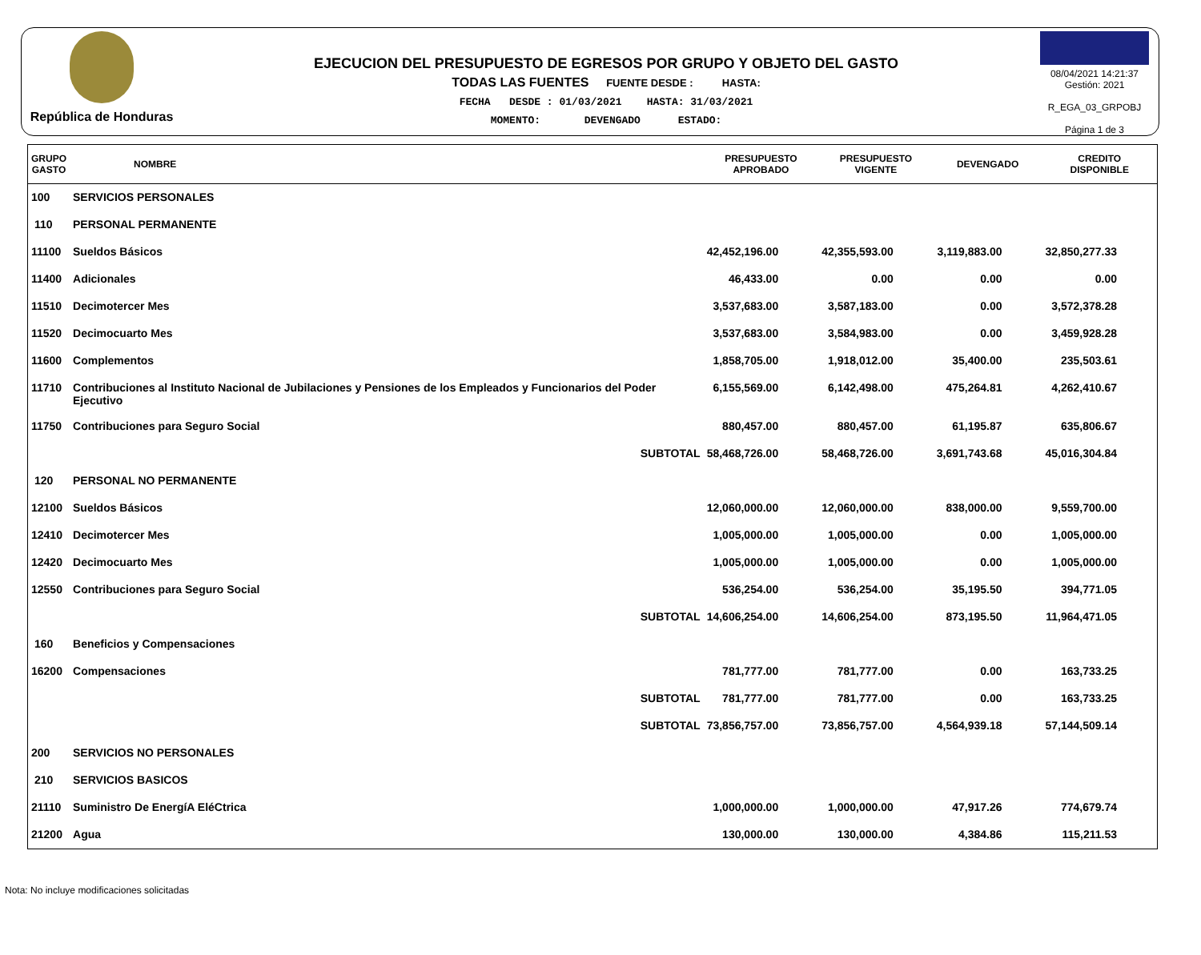República de Honduras
EJECUCION DEL PRESUPUESTO DE EGRESOS POR GRUPO Y OBJETO DEL GASTO
TODAS LAS FUENTES FUENTE DESDE : HASTA:
FECHA DESDE : 01/03/2021 HASTA: 31/03/2021
MOMENTO: DEVENGADO ESTADO:
08/04/2021 14:21:37
Gestión: 2021
R_EGA_03_GRPOBJ
Página 1 de 3
| GRUPO GASTO | NOMBRE | PRESUPUESTO APROBADO | PRESUPUESTO VIGENTE | DEVENGADO | CREDITO DISPONIBLE |
| --- | --- | --- | --- | --- | --- |
| 100 | SERVICIOS PERSONALES | | | | |
| 110 | PERSONAL PERMANENTE | | | | |
| 11100 | Sueldos Básicos | 42,452,196.00 | 42,355,593.00 | 3,119,883.00 | 32,850,277.33 |
| 11400 | Adicionales | 46,433.00 | 0.00 | 0.00 | 0.00 |
| 11510 | Decimotercer Mes | 3,537,683.00 | 3,587,183.00 | 0.00 | 3,572,378.28 |
| 11520 | Decimocuarto Mes | 3,537,683.00 | 3,584,983.00 | 0.00 | 3,459,928.28 |
| 11600 | Complementos | 1,858,705.00 | 1,918,012.00 | 35,400.00 | 235,503.61 |
| 11710 | Contribuciones al Instituto Nacional de Jubilaciones y Pensiones de los Empleados y Funcionarios del Poder Ejecutivo | 6,155,569.00 | 6,142,498.00 | 475,264.81 | 4,262,410.67 |
| 11750 | Contribuciones para Seguro Social | 880,457.00 | 880,457.00 | 61,195.87 | 635,806.67 |
| | SUBTOTAL | 58,468,726.00 | 58,468,726.00 | 3,691,743.68 | 45,016,304.84 |
| 120 | PERSONAL NO PERMANENTE | | | | |
| 12100 | Sueldos Básicos | 12,060,000.00 | 12,060,000.00 | 838,000.00 | 9,559,700.00 |
| 12410 | Decimotercer Mes | 1,005,000.00 | 1,005,000.00 | 0.00 | 1,005,000.00 |
| 12420 | Decimocuarto Mes | 1,005,000.00 | 1,005,000.00 | 0.00 | 1,005,000.00 |
| 12550 | Contribuciones para Seguro Social | 536,254.00 | 536,254.00 | 35,195.50 | 394,771.05 |
| | SUBTOTAL | 14,606,254.00 | 14,606,254.00 | 873,195.50 | 11,964,471.05 |
| 160 | Beneficios y Compensaciones | | | | |
| 16200 | Compensaciones | 781,777.00 | 781,777.00 | 0.00 | 163,733.25 |
| | SUBTOTAL | 781,777.00 | 781,777.00 | 0.00 | 163,733.25 |
| | SUBTOTAL | 73,856,757.00 | 73,856,757.00 | 4,564,939.18 | 57,144,509.14 |
| 200 | SERVICIOS NO PERSONALES | | | | |
| 210 | SERVICIOS BASICOS | | | | |
| 21110 | Suministro De EnergíA EléCtrica | 1,000,000.00 | 1,000,000.00 | 47,917.26 | 774,679.74 |
| 21200 | Agua | 130,000.00 | 130,000.00 | 4,384.86 | 115,211.53 |
Nota: No incluye modificaciones solicitadas